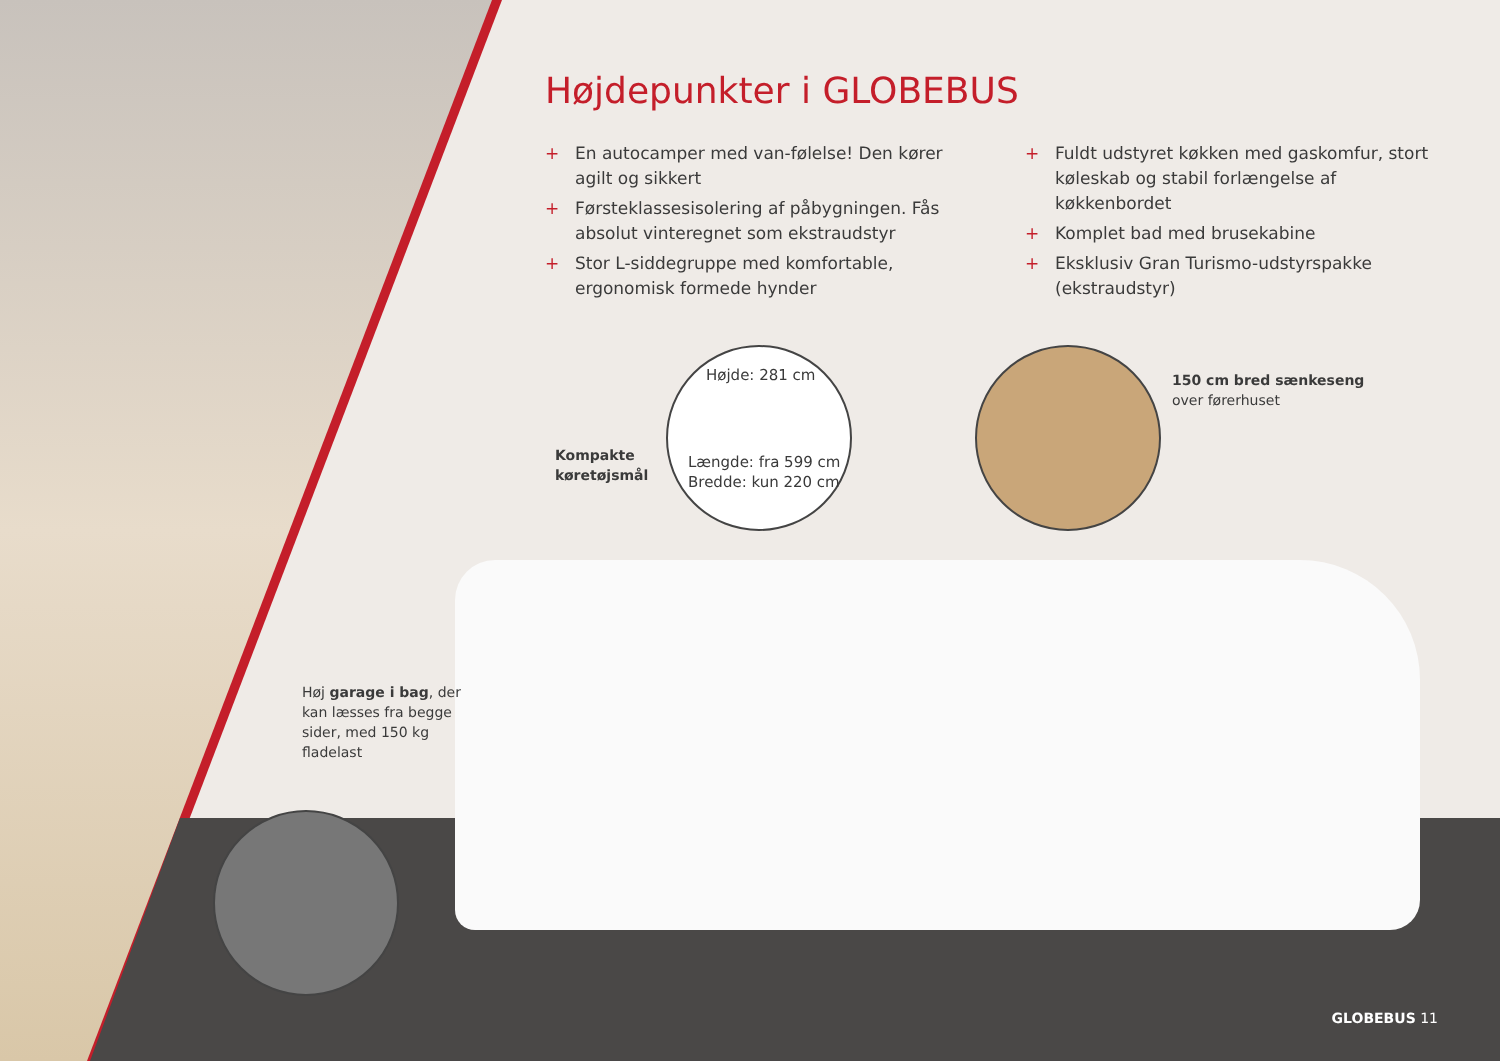Højdepunkter i GLOBEBUS
+ En autocamper med van-følelse! Den kører agilt og sikkert
+ Førsteklassesisolering af påbygningen. Fås absolut vinteregnet som ekstraudstyr
+ Stor L-siddegruppe med komfortable, ergonomisk formede hynder
+ Fuldt udstyret køkken med gaskomfur, stort køleskab og stabil forlængelse af køkkenbordet
+ Komplet bad med brusekabine
+ Eksklusiv Gran Turismo-udstyrspakke (ekstraudstyr)
Højde: 281 cm
Længde: fra 599 cm
Bredde: kun 220 cm
Kompakte
køretøjsmål
150 cm bred sænkeseng
over førerhuset
Høj garage i bag, der
kan læsses fra begge
sider, med 150 kg
fladelast
GLOBEBUS 11